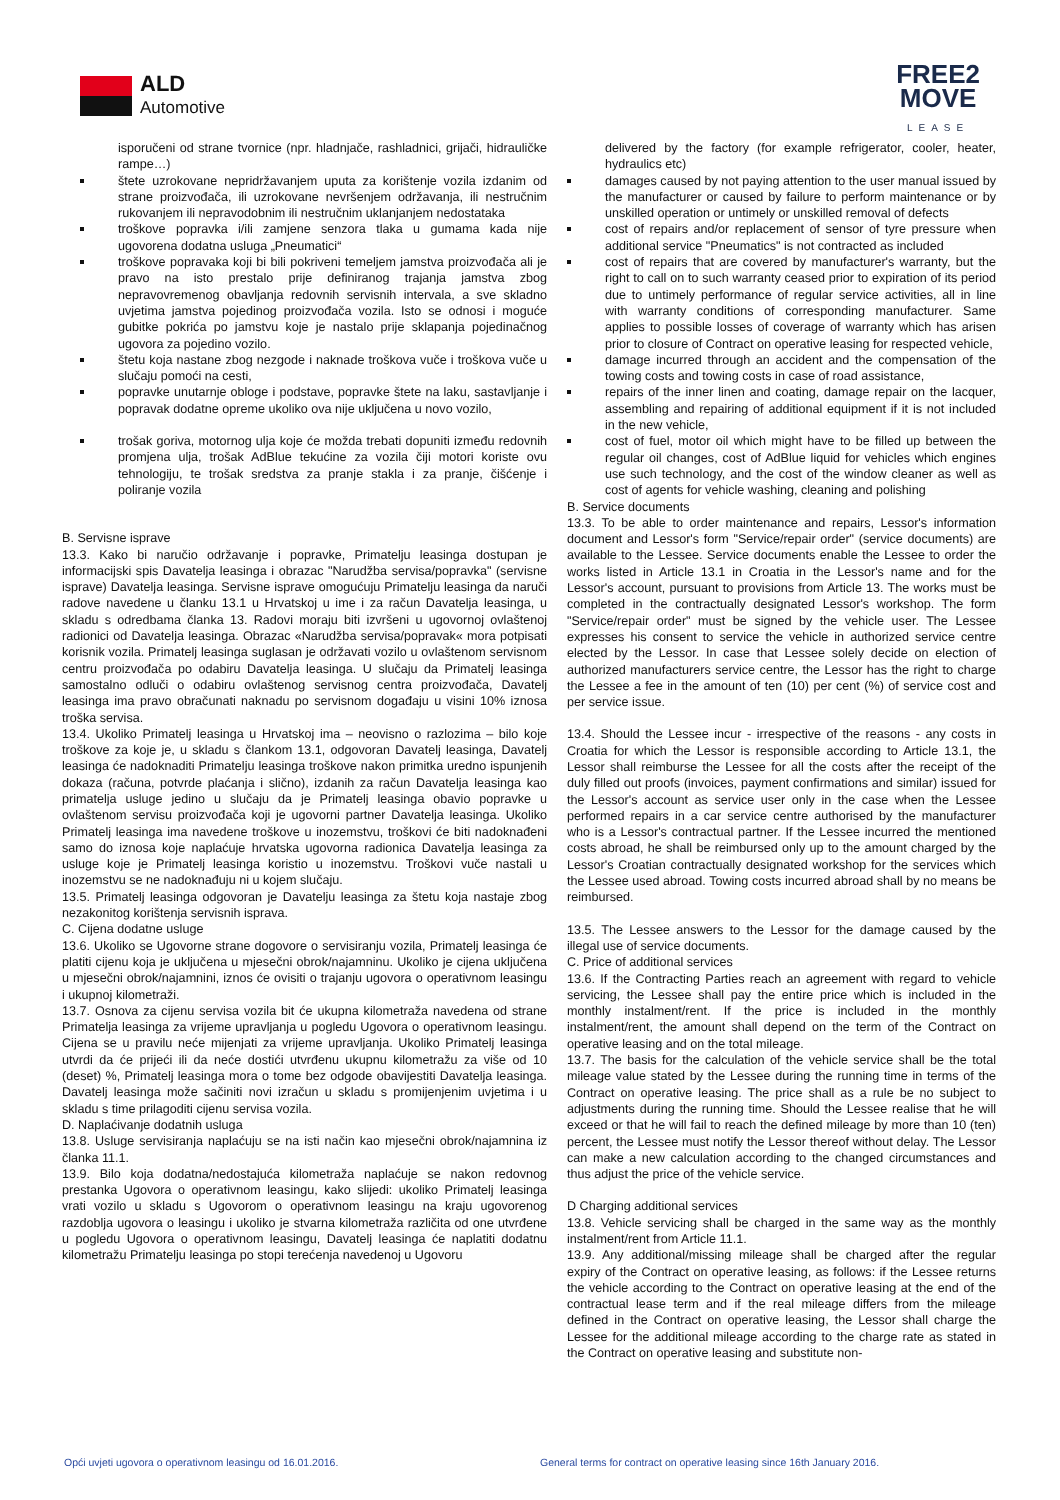ALD
Automotive
FREE2
MOVE
LEASE
isporučeni od strane tvornice (npr. hladnjače, rashladnici, grijači, hidrauličke rampe…)
štete uzrokovane nepridržavanjem uputa za korištenje vozila izdanim od strane proizvođača, ili uzrokovane nevršenjem održavanja, ili nestručnim rukovanjem ili nepravodobnim ili nestručnim uklanjanjem nedostataka
troškove popravka i/ili zamjene senzora tlaka u gumama kada nije ugovorena dodatna usluga „Pneumatici“
troškove popravaka koji bi bili pokriveni temeljem jamstva proizvođača ali je pravo na isto prestalo prije definiranog trajanja jamstva zbog nepravovremenog obavljanja redovnih servisnih intervala, a sve skladno uvjetima jamstva pojedinog proizvođača vozila. Isto se odnosi i moguće gubitke pokrića po jamstvu koje je nastalo prije sklapanja pojedinačnog ugovora za pojedino vozilo.
štetu koja nastane zbog nezgode i naknade troškova vuče i troškova vuče u slučaju pomoći na cesti,
popravke unutarnje obloge i podstave, popravke štete na laku, sastavljanje i popravak dodatne opreme ukoliko ova nije uključena u novo vozilo,
trošak goriva, motornog ulja koje će možda trebati dopuniti između redovnih promjena ulja, trošak AdBlue tekućine za vozila čiji motori koriste ovu tehnologiju, te trošak sredstva za pranje stakla i za pranje, čišćenje i poliranje vozila
B. Servisne isprave
13.3. Kako bi naručio održavanje i popravke, Primatelju leasinga dostupan je informacijski spis Davatelja leasinga i obrazac "Narudžba servisa/popravka" (servisne isprave) Davatelja leasinga. Servisne isprave omogućuju Primatelju leasinga da naruči radove navedene u članku 13.1 u Hrvatskoj u ime i za račun Davatelja leasinga, u skladu s odredbama članka 13. Radovi moraju biti izvršeni u ugovornoj ovlaštenoj radionici od Davatelja leasinga. Obrazac «Narudžba servisa/popravak« mora potpisati korisnik vozila. Primatelj leasinga suglasan je održavati vozilo u ovlaštenom servisnom centru proizvođača po odabiru Davatelja leasinga. U slučaju da Primatelj leasinga samostalno odluči o odabiru ovlaštenog servisnog centra proizvođača, Davatelj leasinga ima pravo obračunati naknadu po servisnom događaju u visini 10% iznosa troška servisa.
13.4. Ukoliko Primatelj leasinga u Hrvatskoj ima – neovisno o razlozima – bilo koje troškove za koje je, u skladu s člankom 13.1, odgovoran Davatelj leasinga, Davatelj leasinga će nadoknaditi Primatelju leasinga troškove nakon primitka uredno ispunjenih dokaza (računa, potvrde plaćanja i slično), izdanih za račun Davatelja leasinga kao primatelja usluge jedino u slučaju da je Primatelj leasinga obavio popravke u ovlaštenom servisu proizvođača koji je ugovorni partner Davatelja leasinga. Ukoliko Primatelj leasinga ima navedene troškove u inozemstvu, troškovi će biti nadoknađeni samo do iznosa koje naplaćuje hrvatska ugovorna radionica Davatelja leasinga za usluge koje je Primatelj leasinga koristio u inozemstvu. Troškovi vuče nastali u inozemstvu se ne nadoknađuju ni u kojem slučaju.
13.5. Primatelj leasinga odgovoran je Davatelju leasinga za štetu koja nastaje zbog nezakonitog korištenja servisnih isprava.
C. Cijena dodatne usluge
13.6. Ukoliko se Ugovorne strane dogovore o servisiranju vozila, Primatelj leasinga će platiti cijenu koja je uključena u mjesečni obrok/najamninu. Ukoliko je cijena uključena u mjesečni obrok/najamnini, iznos će ovisiti o trajanju ugovora o operativnom leasingu i ukupnoj kilometraži.
13.7. Osnova za cijenu servisa vozila bit će ukupna kilometraža navedena od strane Primatelja leasinga za vrijeme upravljanja u pogledu Ugovora o operativnom leasingu. Cijena se u pravilu neće mijenjati za vrijeme upravljanja. Ukoliko Primatelj leasinga utvrdi da će prijeći ili da neće dostići utvrđenu ukupnu kilometražu za više od 10 (deset) %, Primatelj leasinga mora o tome bez odgode obavijestiti Davatelja leasinga. Davatelj leasinga može sačiniti novi izračun u skladu s promijenjenim uvjetima i u skladu s time prilagoditi cijenu servisa vozila.
D. Naplaćivanje dodatnih usluga
13.8. Usluge servisiranja naplaćuju se na isti način kao mjesečni obrok/najamnina iz članka 11.1.
13.9. Bilo koja dodatna/nedostajuća kilometraža naplaćuje se nakon redovnog prestanka Ugovora o operativnom leasingu, kako slijedi: ukoliko Primatelj leasinga vrati vozilo u skladu s Ugovorom o operativnom leasingu na kraju ugovorenog razdoblja ugovora o leasingu i ukoliko je stvarna kilometraža različita od one utvrđene u pogledu Ugovora o operativnom leasingu, Davatelj leasinga će naplatiti dodatnu kilometražu Primatelju leasinga po stopi terećenja navedenoj u Ugovoru
delivered by the factory (for example refrigerator, cooler, heater, hydraulics etc)
damages caused by not paying attention to the user manual issued by the manufacturer or caused by failure to perform maintenance or by unskilled operation or untimely or unskilled removal of defects
cost of repairs and/or replacement of sensor of tyre pressure when additional service "Pneumatics" is not contracted as included
cost of repairs that are covered by manufacturer's warranty, but the right to call on to such warranty ceased prior to expiration of its period due to untimely performance of regular service activities, all in line with warranty conditions of corresponding manufacturer. Same applies to possible losses of coverage of warranty which has arisen prior to closure of Contract on operative leasing for respected vehicle,
damage incurred through an accident and the compensation of the towing costs and towing costs in case of road assistance,
repairs of the inner linen and coating, damage repair on the lacquer, assembling and repairing of additional equipment if it is not included in the new vehicle,
cost of fuel, motor oil which might have to be filled up between the regular oil changes, cost of AdBlue liquid for vehicles which engines use such technology, and the cost of the window cleaner as well as cost of agents for vehicle washing, cleaning and polishing
B. Service documents
13.3. To be able to order maintenance and repairs, Lessor's information document and Lessor's form "Service/repair order" (service documents) are available to the Lessee. Service documents enable the Lessee to order the works listed in Article 13.1 in Croatia in the Lessor's name and for the Lessor's account, pursuant to provisions from Article 13. The works must be completed in the contractually designated Lessor's workshop. The form "Service/repair order" must be signed by the vehicle user. The Lessee expresses his consent to service the vehicle in authorized service centre elected by the Lessor. In case that Lessee solely decide on election of authorized manufacturers service centre, the Lessor has the right to charge the Lessee a fee in the amount of ten (10) per cent (%) of service cost and per service issue.
13.4. Should the Lessee incur - irrespective of the reasons - any costs in Croatia for which the Lessor is responsible according to Article 13.1, the Lessor shall reimburse the Lessee for all the costs after the receipt of the duly filled out proofs (invoices, payment confirmations and similar) issued for the Lessor's account as service user only in the case when the Lessee performed repairs in a car service centre authorised by the manufacturer who is a Lessor's contractual partner. If the Lessee incurred the mentioned costs abroad, he shall be reimbursed only up to the amount charged by the Lessor's Croatian contractually designated workshop for the services which the Lessee used abroad. Towing costs incurred abroad shall by no means be reimbursed.
13.5. The Lessee answers to the Lessor for the damage caused by the illegal use of service documents.
C. Price of additional services
13.6. If the Contracting Parties reach an agreement with regard to vehicle servicing, the Lessee shall pay the entire price which is included in the monthly instalment/rent. If the price is included in the monthly instalment/rent, the amount shall depend on the term of the Contract on operative leasing and on the total mileage.
13.7. The basis for the calculation of the vehicle service shall be the total mileage value stated by the Lessee during the running time in terms of the Contract on operative leasing. The price shall as a rule be no subject to adjustments during the running time. Should the Lessee realise that he will exceed or that he will fail to reach the defined mileage by more than 10 (ten) percent, the Lessee must notify the Lessor thereof without delay. The Lessor can make a new calculation according to the changed circumstances and thus adjust the price of the vehicle service.
D Charging additional services
13.8. Vehicle servicing shall be charged in the same way as the monthly instalment/rent from Article 11.1.
13.9. Any additional/missing mileage shall be charged after the regular expiry of the Contract on operative leasing, as follows: if the Lessee returns the vehicle according to the Contract on operative leasing at the end of the contractual lease term and if the real mileage differs from the mileage defined in the Contract on operative leasing, the Lessor shall charge the Lessee for the additional mileage according to the charge rate as stated in the Contract on operative leasing and substitute non-
Opći uvjeti ugovora o operativnom leasingu od 16.01.2016.
General terms for contract on operative leasing since 16th January 2016.